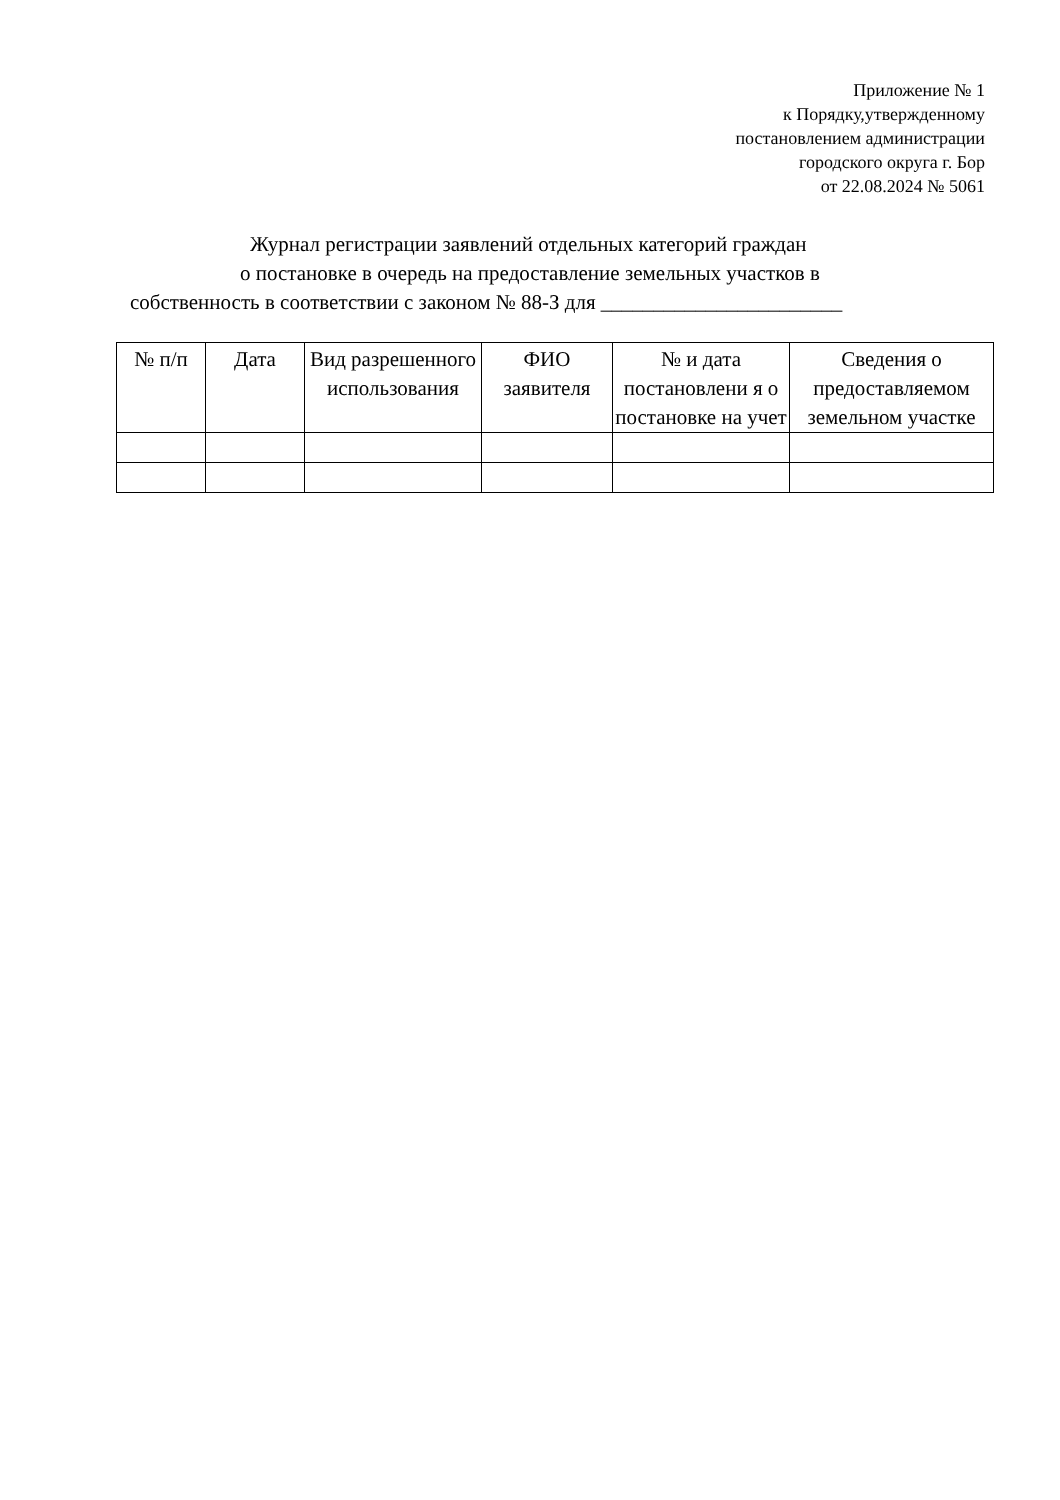Приложение № 1
к Порядку,утвержденному
постановлением администрации
городского округа г. Бор
от 22.08.2024 № 5061
Журнал регистрации заявлений отдельных категорий граждан
о постановке в очередь на предоставление земельных участков в
собственность в соответствии с законом № 88-З для _______________________
| № п/п | Дата | Вид разрешенного использования | ФИО заявителя | № и дата постановлени я о постановке на учет | Сведения о предоставляемом земельном участке |
| --- | --- | --- | --- | --- | --- |